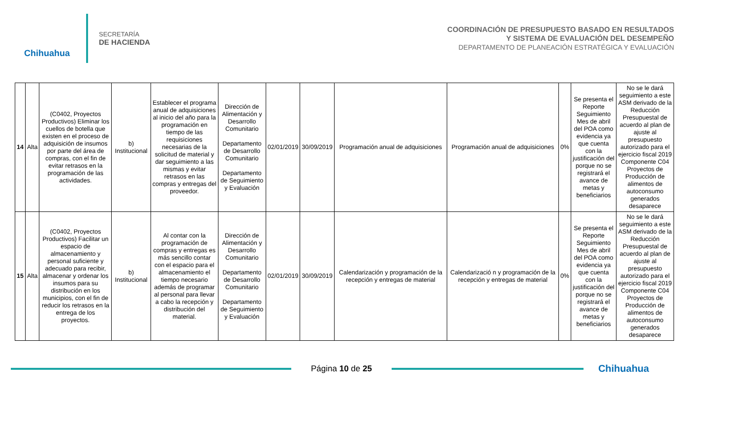Chihuahua
SECRETARÍA
DE HACIENDA
COORDINACIÓN DE PRESUPUESTO BASADO EN RESULTADOS
Y SISTEMA DE EVALUACIÓN DEL DESEMPEÑO
DEPARTAMENTO DE PLANEACIÓN ESTRATÉGICA Y EVALUACIÓN
| 14 | Alta | (C0402, Proyectos Productivos) Eliminar los cuellos de botella que existen en el proceso de adquisición de insumos por parte del área de compras, con el fin de evitar retrasos en la programación de las actividades. | b) Institucional | Establecer el programa anual de adquisiciones al inicio del año para la programación en tiempo de las requisiciones necesarias de la solicitud de material y dar seguimiento a las mismas y evitar retrasos en las compras y entregas del proveedor. | Dirección de Alimentación y Desarrollo Comunitario Departamento de Desarrollo Comunitario Departamento de Seguimiento y Evaluación | 02/01/2019 | 30/09/2019 | Programación anual de adquisiciones | Programación anual de adquisiciones | 0% | Se presenta el Reporte Seguimiento Mes de abril del POA como evidencia ya que cuenta con la justificación del porque no se registrará el avance de metas y beneficiarios | No se le dará seguimiento a este ASM derivado de la Reducción Presupuestal de acuerdo al plan de ajuste al presupuesto autorizado para el ejercicio fiscal 2019 Componente C04 Proyectos de Producción de alimentos de autoconsumo generados desaparece |
| 15 | Alta | (C0402, Proyectos Productivos) Facilitar un espacio de almacenamiento y personal suficiente y adecuado para recibir, almacenar y ordenar los insumos para su distribución en los municipios, con el fin de reducir los retrasos en la entrega de los proyectos. | b) Institucional | Al contar con la programación de compras y entregas es más sencillo contar con el espacio para el almacenamiento el tiempo necesario además de programar al personal para llevar a cabo la recepción y distribución del material. | Dirección de Alimentación y Desarrollo Comunitario Departamento de Desarrollo Comunitario Departamento de Seguimiento y Evaluación | 02/01/2019 | 30/09/2019 | Calendarización y programación de la recepción y entregas de material | Calendarizació n y programación de la recepción y entregas de material | 0% | Se presenta el Reporte Seguimiento Mes de abril del POA como evidencia ya que cuenta con la justificación del porque no se registrará el avance de metas y beneficiarios | No se le dará seguimiento a este ASM derivado de la Reducción Presupuestal de acuerdo al plan de ajuste al presupuesto autorizado para el ejercicio fiscal 2019 Componente C04 Proyectos de Producción de alimentos de autoconsumo generados desaparece |
Página 10 de 25
Chihuahua